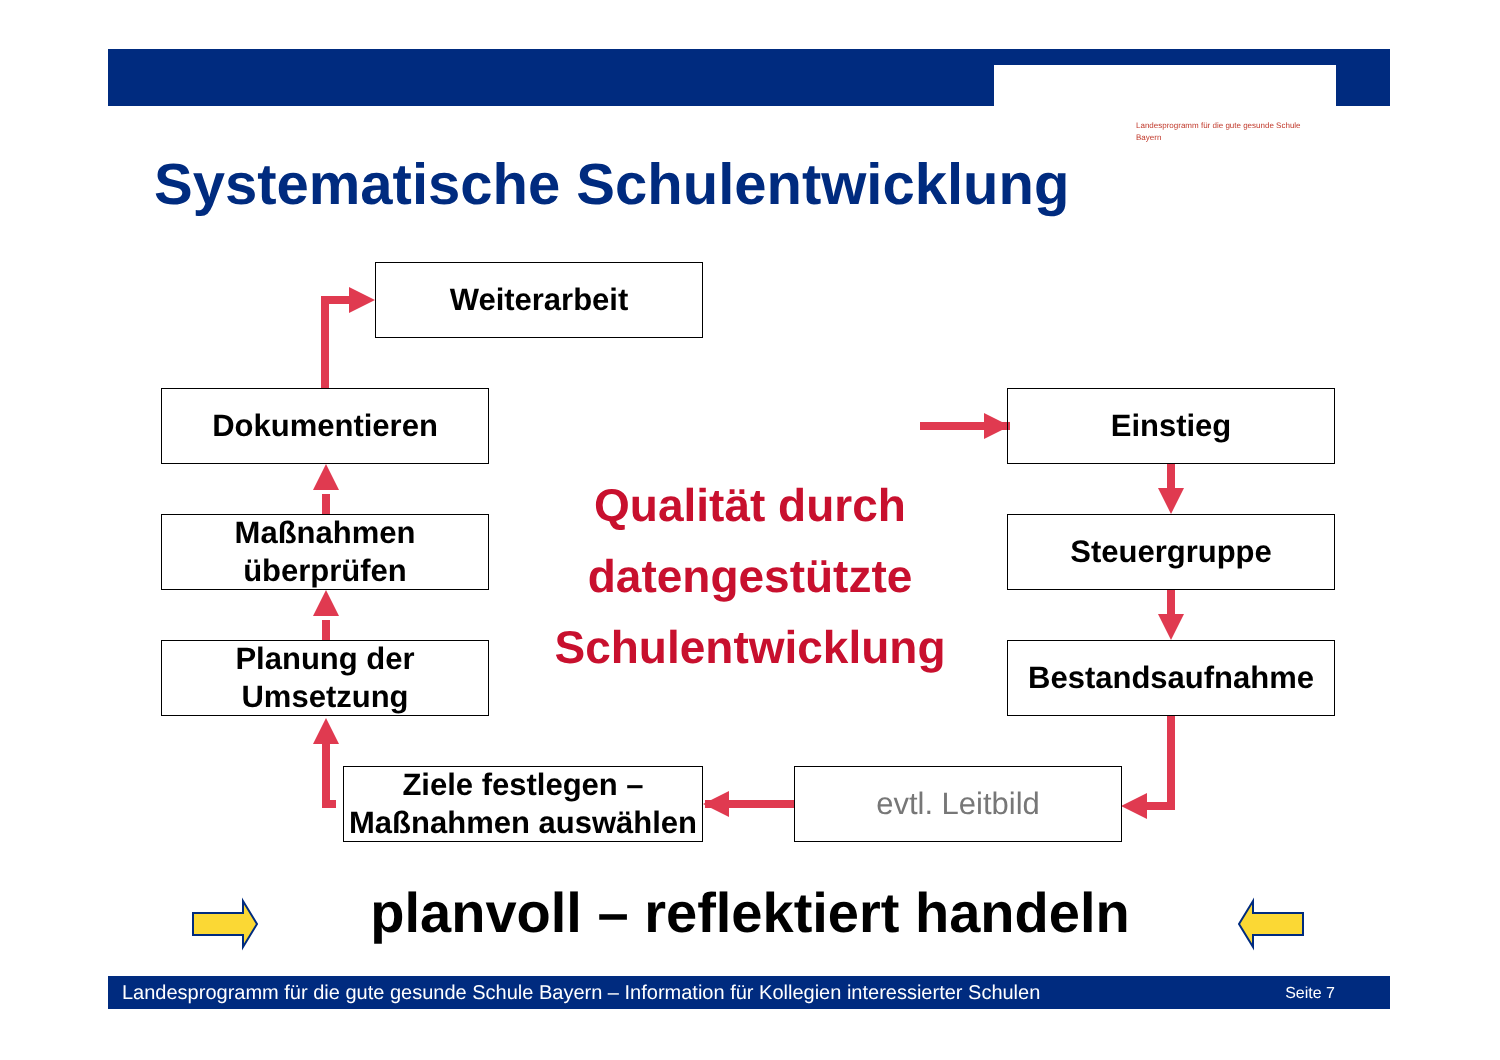Landesprogramm für die gute gesunde Schule
Bayern
Systematische Schulentwicklung
Weiterarbeit
Dokumentieren
Maßnahmen
überprüfen
Planung der
Umsetzung
Einstieg
Steuergruppe
Bestandsaufnahme
Ziele festlegen –
Maßnahmen auswählen
evtl. Leitbild
Qualität durch datengestützte Schulentwicklung
planvoll – reflektiert handeln
Landesprogramm für die gute gesunde Schule Bayern – Information für Kollegien interessierter Schulen Seite 7